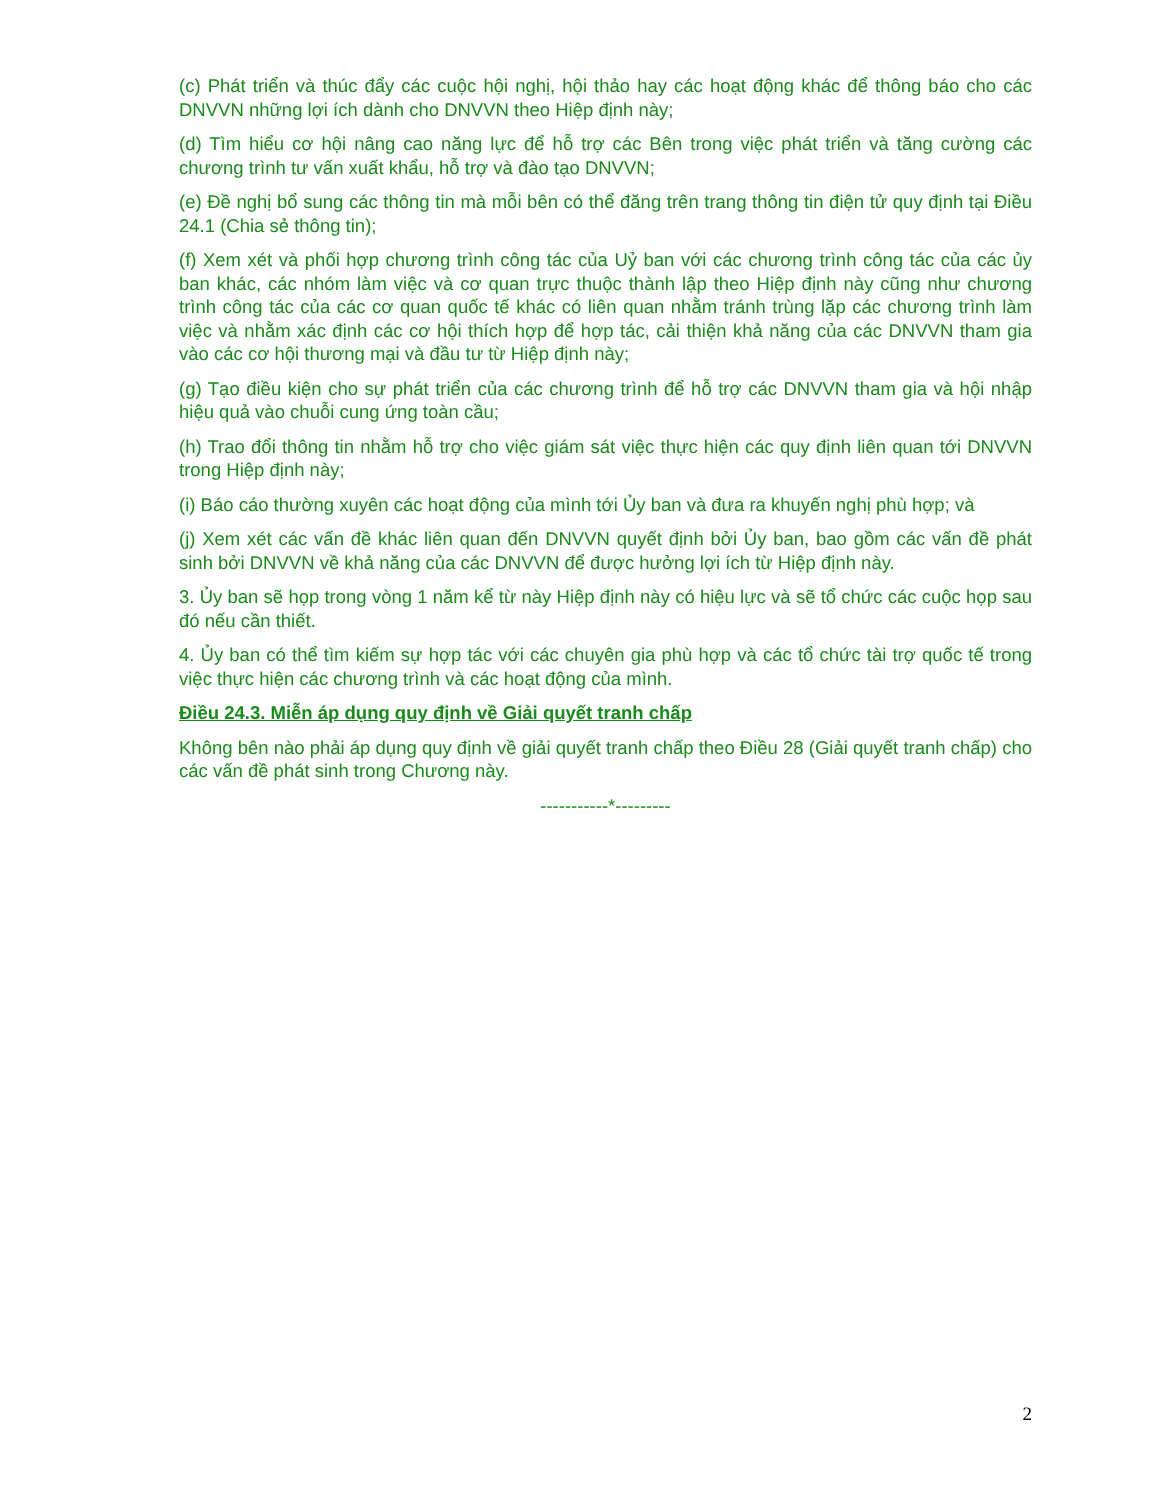(c) Phát triển và thúc đẩy các cuộc hội nghị, hội thảo hay các hoạt động khác để thông báo cho các DNVVN những lợi ích dành cho DNVVN theo Hiệp định này;
(d) Tìm hiểu cơ hội nâng cao năng lực để hỗ trợ các Bên trong việc phát triển và tăng cường các chương trình tư vấn xuất khẩu, hỗ trợ và đào tạo DNVVN;
(e) Đề nghị bổ sung các thông tin mà mỗi bên có thể đăng trên trang thông tin điện tử quy định tại Điều 24.1 (Chia sẻ thông tin);
(f) Xem xét và phối hợp chương trình công tác của Uỷ ban với các chương trình công tác của các ủy ban khác, các nhóm làm việc và cơ quan trực thuộc thành lập theo Hiệp định này cũng như chương trình công tác của các cơ quan quốc tế khác có liên quan nhằm tránh trùng lặp các chương trình làm việc và nhằm xác định các cơ hội thích hợp để hợp tác, cải thiện khả năng của các DNVVN tham gia vào các cơ hội thương mại và đầu tư từ Hiệp định này;
(g) Tạo điều kiện cho sự phát triển của các chương trình để hỗ trợ các DNVVN tham gia và hội nhập hiệu quả vào chuỗi cung ứng toàn cầu;
(h) Trao đổi thông tin nhằm hỗ trợ cho việc giám sát việc thực hiện các quy định liên quan tới DNVVN trong Hiệp định này;
(i) Báo cáo thường xuyên các hoạt động của mình tới Ủy ban và đưa ra khuyến nghị phù hợp; và
(j) Xem xét các vấn đề khác liên quan đến DNVVN quyết định bởi Ủy ban, bao gồm các vấn đề phát sinh bởi DNVVN về khả năng của các DNVVN để được hưởng lợi ích từ Hiệp định này.
3. Ủy ban sẽ họp trong vòng 1 năm kể từ này Hiệp định này có hiệu lực và sẽ tổ chức các cuộc họp sau đó nếu cần thiết.
4. Ủy ban có thể tìm kiếm sự hợp tác với các chuyên gia phù hợp và các tổ chức tài trợ quốc tế trong việc thực hiện các chương trình và các hoạt động của mình.
Điều 24.3. Miễn áp dụng quy định về Giải quyết tranh chấp
Không bên nào phải áp dụng quy định về giải quyết tranh chấp theo Điều 28 (Giải quyết tranh chấp) cho các vấn đề phát sinh trong Chương này.
-----------*---------
2